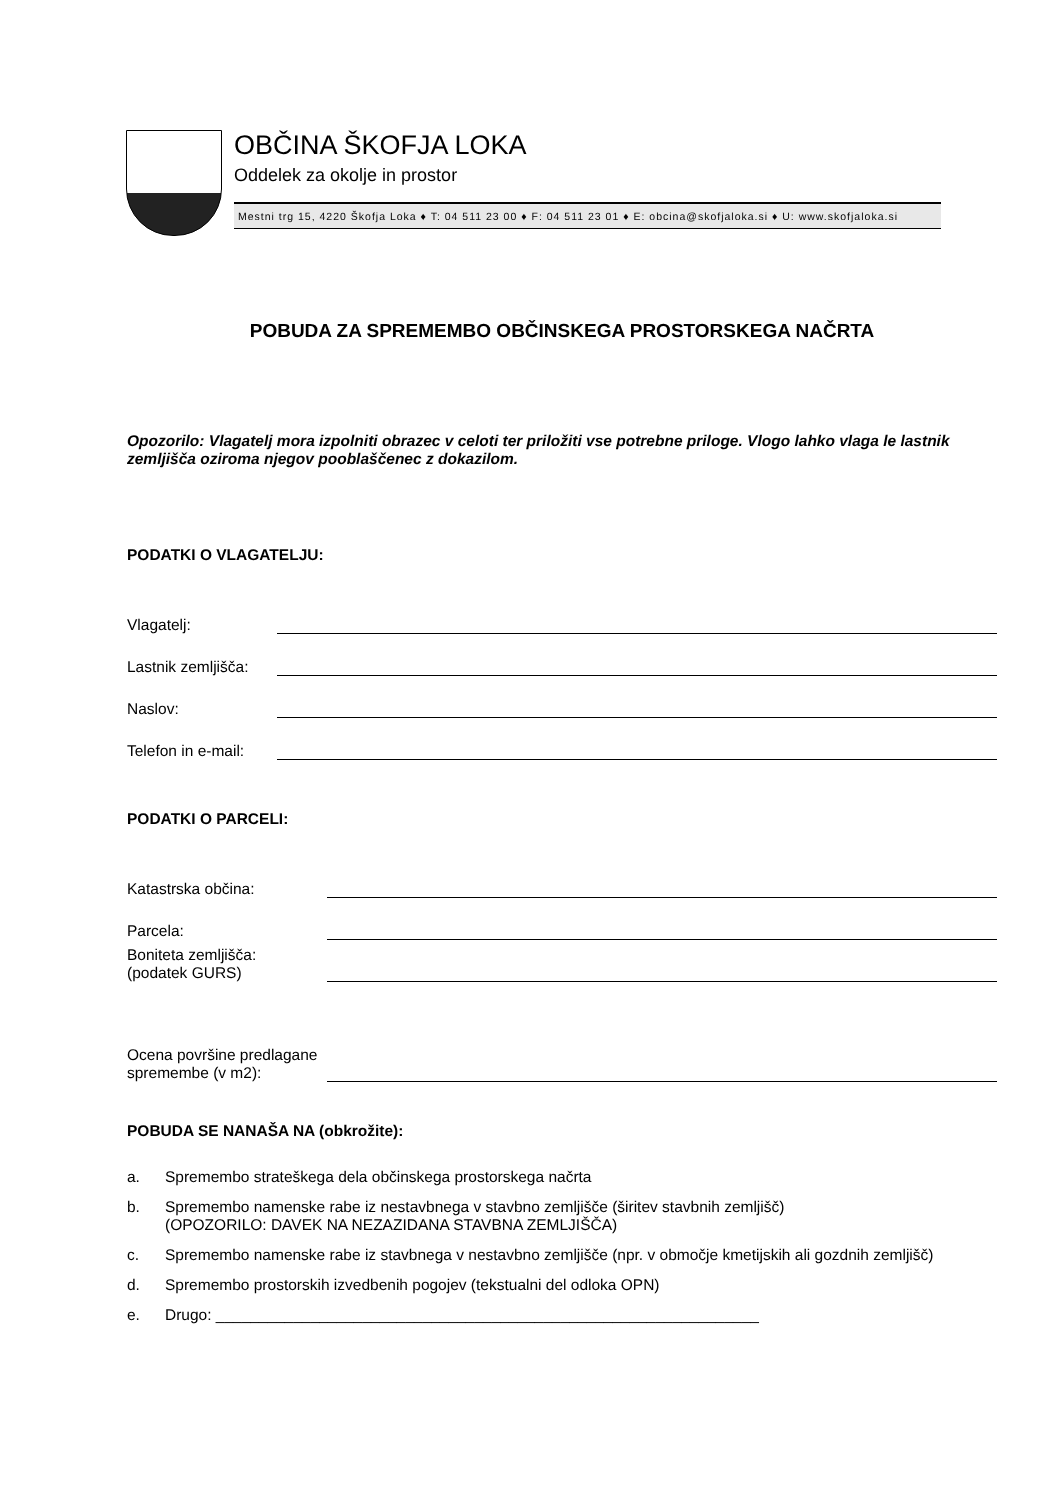OBČINA ŠKOFJA LOKA
Oddelek za okolje in prostor
Mestni trg 15, 4220 Škofja Loka ♦ T: 04 511 23 00 ♦ F: 04 511 23 01 ♦ E: obcina@skofjaloka.si ♦ U: www.skofjaloka.si
POBUDA ZA SPREMEMBO OBČINSKEGA PROSTORSKEGA NAČRTA
Opozorilo: Vlagatelj mora izpolniti obrazec v celoti ter priložiti vse potrebne priloge. Vlogo lahko vlaga le lastnik zemljišča oziroma njegov pooblaščenec z dokazilom.
PODATKI O VLAGATELJU:
Vlagatelj:
Lastnik zemljišča:
Naslov:
Telefon in e-mail:
PODATKI O PARCELI:
Katastrska občina:
Parcela:
Boniteta zemljišča:
(podatek GURS)
Ocena površine predlagane spremembe (v m2):
POBUDA SE NANAŠA NA (obkrožite):
a. Spremembo strateškega dela občinskega prostorskega načrta
b. Spremembo namenske rabe iz nestavbnega v stavbno zemljišče (širitev stavbnih zemljišč)
(OPOZORILO: DAVEK NA NEZAZIDANA STAVBNA ZEMLJIŠČA)
c. Spremembo namenske rabe iz stavbnega v nestavbno zemljišče (npr. v območje kmetijskih ali gozdnih zemljišč)
d. Spremembo prostorskih izvedbenih pogojev (tekstualni del odloka OPN)
e. Drugo: _______________________________________________________________